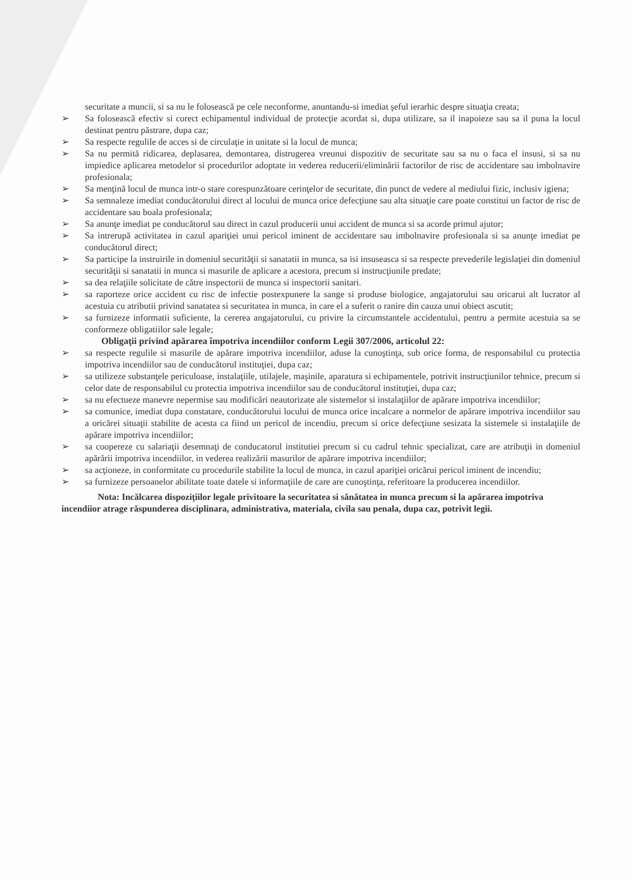securitate a muncii, si sa nu le folosească pe cele neconforme, anuntandu-si imediat şeful ierarhic despre situaţia creata;
➢ Sa folosească efectiv si corect echipamentul individual de protecţie acordat si, dupa utilizare, sa il inapoieze sau sa il puna la locul destinat pentru păstrare, dupa caz;
➢ Sa respecte regulile de acces si de circulaţie in unitate si la locul de munca;
➢ Sa nu permită ridicarea, deplasarea, demontarea, distrugerea vreunui dispozitiv de securitate sau sa nu o faca el insusi, si sa nu impiedice aplicarea metodelor si procedurilor adoptate in vederea reducerii/eliminării factorilor de risc de accidentare sau imbolnavire profesionala;
➢ Sa menţină locul de munca intr-o stare corespunzătoare cerinţelor de securitate, din punct de vedere al mediului fizic, inclusiv igiena;
➢ Sa semnaleze imediat conducătorului direct al locului de munca orice defecţiune sau alta situaţie care poate constitui un factor de risc de accidentare sau boala profesionala;
➢ Sa anunţe imediat pe conducătorul sau direct in cazul producerii unui accident de munca si sa acorde primul ajutor;
➢ Sa intrerupă activitatea in cazul apariţiei unui pericol iminent de accidentare sau imbolnavire profesionala si sa anunţe imediat pe conducătorul direct;
➢ Sa participe la instruirile in domeniul securităţii si sanatatii in munca, sa isi insuseasca si sa respecte prevederile legislaţiei din domeniul securităţii si sanatatii in munca si masurile de aplicare a acestora, precum si instrucţiunile predate;
➢ sa dea relaţiile solicitate de către inspectorii de munca si inspectorii sanitari.
➢ sa raporteze orice accident cu risc de infectie postexpunere la sange si produse biologice, angajatorului sau oricarui alt lucrator al acestuia cu atributii privind sanatatea si securitatea in munca, in care el a suferit o ranire din cauza unui obiect ascutit;
➢ sa furnizeze informatii suficiente, la cererea angajatorului, cu privire la circumstantele accidentului, pentru a permite acestuia sa se conformeze obligatiilor sale legale;
Obligaţii privind apărarea împotriva incendiilor conform Legii 307/2006, articolul 22:
➢ sa respecte regulile si masurile de apărare impotriva incendiilor, aduse la cunoştinţa, sub orice forma, de responsabilul cu protectia impotriva incendiilor sau de conducătorul instituţiei, dupa caz;
➢ sa utilizeze substanţele periculoase, instalaţiile, utilajele, maşinile, aparatura si echipamentele, potrivit instrucţiunilor tehnice, precum si celor date de responsabilul cu protectia impotriva incendiilor sau de conducătorul instituţiei, dupa caz;
➢ sa nu efectueze manevre nepermise sau modificări neautorizate ale sistemelor si instalaţiilor de apărare impotriva incendiilor;
➢ sa comunice, imediat dupa constatare, conducătorului locului de munca orice incalcare a normelor de apărare impotriva incendiilor sau a oricărei situaţii stabilite de acesta ca fiind un pericol de incendiu, precum si orice defecţiune sesizata la sistemele si instalaţiile de apărare impotriva incendiilor;
➢ sa coopereze cu salariaţii desemnaţi de conducatorul institutiei precum si cu cadrul tehnic specializat, care are atribuţii in domeniul apărării impotriva incendiilor, in vederea realizării masurilor de apărare impotriva incendiilor;
➢ sa acţioneze, in conformitate cu procedurile stabilite la locul de munca, in cazul apariţiei oricărui pericol iminent de incendiu;
➢ sa furnizeze persoanelor abilitate toate datele si informaţiile de care are cunoştinţa, referitoare la producerea incendiilor.
Nota: Incălcarea dispoziţiilor legale privitoare la securitatea si sănătatea in munca precum si la apărarea impotriva incendiior atrage răspunderea disciplinara, administrativa, materiala, civila sau penala, dupa caz, potrivit legii.